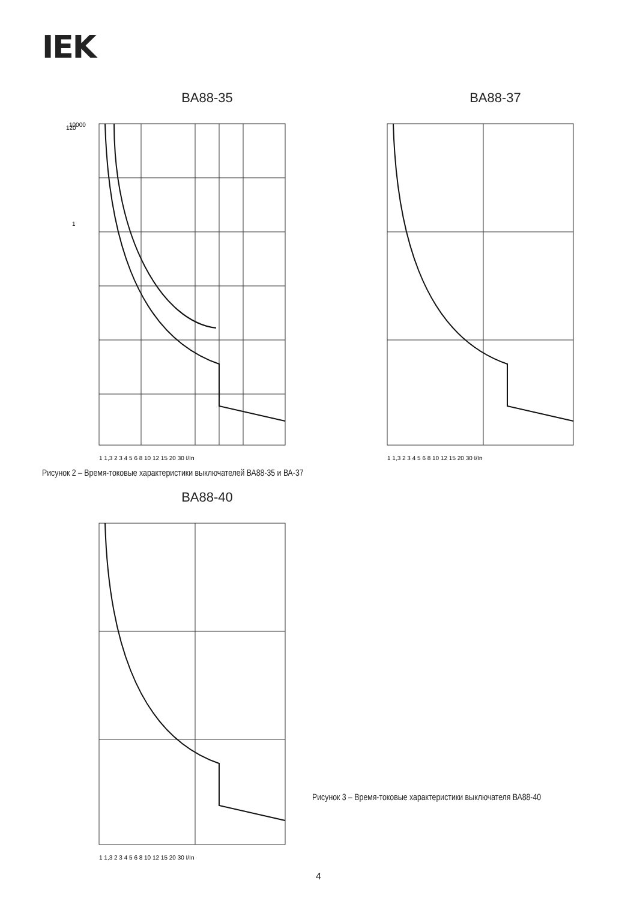IEK
BA88-35
120
1
10000
1 1,3 2 3 4 5 6 8 10 12 15 20 30 I/In
BA88-37
1 1,3 2 3 4 5 6 8 10 12 15 20 30 I/In
Рисунок 2 – Время-токовые характеристики выключателей ВА88-35 и ВА-37
BA88-40
1 1,3 2 3 4 5 6 8 10 12 15 20 30 I/In
Рисунок 3 – Время-токовые характеристики выключателя ВА88-40
4